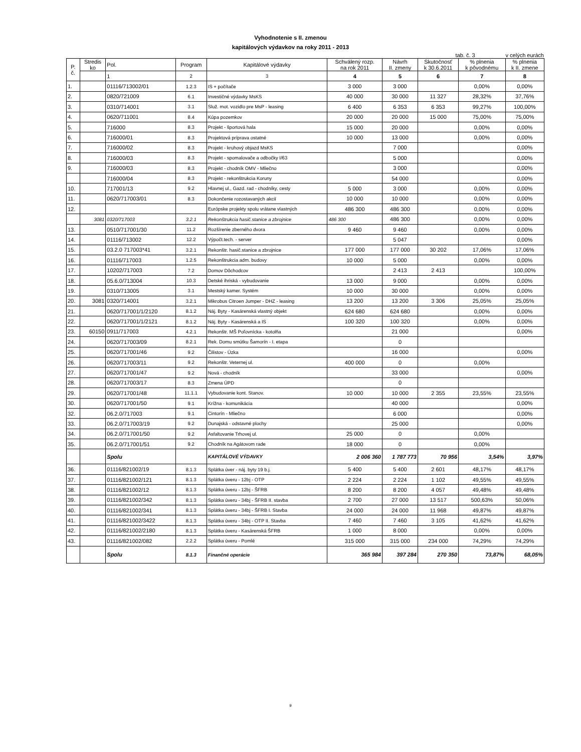Vyhodnotenie s II. zmenou
kapitálových výdavkov na roky 2011 - 2013
tab. č. 3 v celých eurách
| P. č. | Stredis ko | Pol. | Program | Kapitálové výdavky | Schválený rozp. na rok 2011 | Návrh II. zmeny | Skutočnosť k 30.6.2011 | % plnenia k pôvodnému | % plnenia k II. zmene |
| --- | --- | --- | --- | --- | --- | --- | --- | --- | --- |
| | | 1 | 2 | 3 | 4 | 5 | 6 | 7 | 8 |
| 1. | | 01116/713002/01 | 1.2.3 | IS + počítače | 3 000 | 3 000 | | 0,00% | 0,00% |
| 2. | | 0820/721009 | 6.1 | Investičné výdavky MsKS | 40 000 | 30 000 | 11 327 | 28,32% | 37,76% |
| 3. | | 0310/714001 | 3.1 | Služ. mot. vozidlo pre MsP - leasing | 6 400 | 6 353 | 6 353 | 99,27% | 100,00% |
| 4. | | 0620/711001 | 8.4 | Kúpa pozemkov | 20 000 | 20 000 | 15 000 | 75,00% | 75,00% |
| 5. | | 716000 | 8.3 | Projekt - športová hala | 15 000 | 20 000 | | 0,00% | 0,00% |
| 6. | | 716000/01 | 8.3 | Projektová príprava ostatné | 10 000 | 13 000 | | 0,00% | 0,00% |
| 7. | | 716000/02 | 8.3 | Projekt - kruhový objazd MsKS | | 7 000 | | | 0,00% |
| 8. | | 716000/03 | 8.3 | Projekt - spomalovače a odbočky I/63 | | 5 000 | | | 0,00% |
| 9. | | 716000/03 | 8.3 | Projekt - chodník OMV - Mliečno | | 3 000 | | | 0,00% |
| | | 716000/04 | 8.3 | Projekt - rekonštrukcia Koruny | | 54 000 | | | 0,00% |
| 10. | | 717001/13 | 9.2 | Hlavnej ul., Gazd. rad - chodníky, cesty | 5 000 | 3 000 | | 0,00% | 0,00% |
| 11. | | 0620/717003/01 | 8.3 | Dokončenie rozostavaných akcií | 10 000 | 10 000 | | 0,00% | 0,00% |
| 12. | | | | Európske projekty spolu vrátane vlastných | 486 300 | 486 300 | | 0,00% | 0,00% |
| | 3081 | 0320/717003 | 3.2.1 | Rekonštrukcia hasič.stanice a zbrojnice | 486 300 | 486 300 | | 0,00% | 0,00% |
| 13. | | 0510/717001/30 | 11.2 | Rozšírenie zberného dvora | 9 460 | 9 460 | | 0,00% | 0,00% |
| 14. | | 01116/713002 | 12.2 | Výpočt.tech. - server | | 5 047 | | | 0,00% |
| 15. | | 03.2.0 717003*41 | 3.2.1 | Rekonštr. hasič.stanice a zbrojnice | 177 000 | 177 000 | 30 202 | 17,06% | 17,06% |
| 16. | | 01116/717003 | 1.2.5 | Rekonštrukcia adm. budovy | 10 000 | 5 000 | | 0,00% | 0,00% |
| 17. | | 10202/717003 | 7.2 | Domov Dôchodcov | | 2 413 | 2 413 | | 100,00% |
| 18. | | 05.6.0/713004 | 10.3 | Detské ihriská - vybudovanie | 13 000 | 9 000 | | 0,00% | 0,00% |
| 19. | | 0310/713005 | 3.1 | Mestský kamer. Systém | 10 000 | 30 000 | | 0,00% | 0,00% |
| 20. | 3081 | 0320/714001 | 3.2.1 | Mikrobus Citroen Jumper - DHZ - leasing | 13 200 | 13 200 | 3 306 | 25,05% | 25,05% |
| 21. | | 0620/717001/1/2120 | 8.1.2 | Náj. Byty - Kasárenská vlastný objekt | 624 680 | 624 680 | | 0,00% | 0,00% |
| 22. | | 0620/717001/1/2121 | 8.1.2 | Náj. Byty - Kasárenská a IS | 100 320 | 100 320 | | 0,00% | 0,00% |
| 23. | 60150 | 0911/717003 | 4.2.1 | Rekonštr. MŠ Poľovnícka - kotolňa | | 21 000 | | | 0,00% |
| 24. | | 0620/717003/09 | 8.2.1 | Rek. Domu smútku Šamorín - I. etapa | | 0 | | | |
| 25. | | 0620/717001/46 | 9.2 | Čilistov - Úzka | | 16 000 | | | 0,00% |
| 26. | | 0620/717003/11 | 9.2 | Rekonštr. Veternej ul. | 400 000 | 0 | | 0,00% | |
| 27. | | 0620/717001/47 | 9.2 | Nová - chodník | | 33 000 | | | 0,00% |
| 28. | | 0620/717003/17 | 8.3 | Zmena ÚPD | | 0 | | | |
| 29. | | 0620/717001/48 | 11.1.1 | Vybudovanie kont. Stanov. | 10 000 | 10 000 | 2 355 | 23,55% | 23,55% |
| 30. | | 0620/717001/50 | 9.1 | Krížna - komunikácia | | 40 000 | | | 0,00% |
| 32. | | 06.2.0/717003 | 9.1 | Cintorín - Mliečno | | 6 000 | | | 0,00% |
| 33. | | 06.2.0/717003/19 | 9.2 | Dunajská - odstavné plochy | | 25 000 | | | 0,00% |
| 34. | | 06.2.0/717001/50 | 9.2 | Asfaltovanie Trhovej ul. | 25 000 | 0 | | 0,00% | |
| 35. | | 06.2.0/717001/51 | 9.2 | Chodník na Agátovom rade | 18 000 | 0 | | 0,00% | |
| | | Spolu | | KAPITÁLOVÉ VÝDAVKY | 2 006 360 | 1 787 773 | 70 956 | 3,54% | 3,97% |
| 36. | | 01116/821002/19 | 8.1.3 | Splátka úver - náj. byty 19 b.j. | 5 400 | 5 400 | 2 601 | 48,17% | 48,17% |
| 37. | | 01116/821002/121 | 8.1.3 | Splátka úveru - 12bj - OTP | 2 224 | 2 224 | 1 102 | 49,55% | 49,55% |
| 38. | | 01116/821002/12 | 8.1.3 | Splátka úveru - 12bj - ŠFRB | 8 200 | 8 200 | 4 057 | 49,48% | 49,48% |
| 39. | | 01116/821002/342 | 8.1.3 | Splátka úveru - 34bj - ŠFRB II. stavba | 2 700 | 27 000 | 13 517 | 500,63% | 50,06% |
| 40. | | 01116/821002/341 | 8.1.3 | Splátka úveru - 34bj - ŠFRB I. Stavba | 24 000 | 24 000 | 11 968 | 49,87% | 49,87% |
| 41. | | 01116/821002/3422 | 8.1.3 | Splátka úveru - 34bj - OTP II. Stavba | 7 460 | 7 460 | 3 105 | 41,62% | 41,62% |
| 42. | | 01116/821002/2180 | 8.1.3 | Splátka úveru - Kasárenská ŠFRB | 1 000 | 8 000 | | 0,00% | 0,00% |
| 43. | | 01116/821002/082 | 2.2.2 | Splátka úveru - Pomlé | 315 000 | 315 000 | 234 000 | 74,29% | 74,29% |
| | | Spolu | 8.1.3 | Finančné operácie | 365 984 | 397 284 | 270 350 | 73,87% | 68,05% |
9